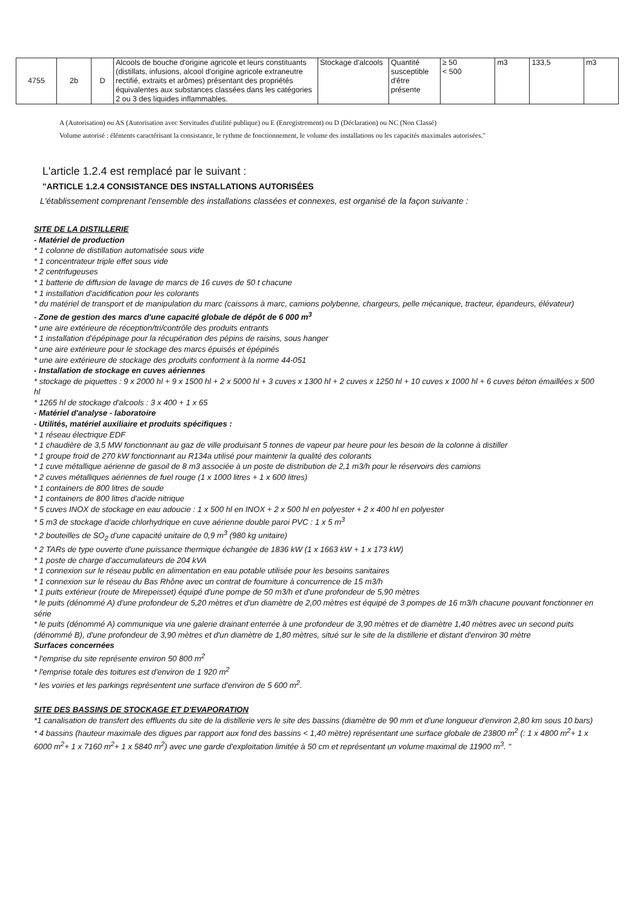| 4755 | 2b | D | Alcools de bouche d'origine agricole et leurs constituants (distillats, infusions, alcool d'origine agricole extraneutre rectifié, extraits et arômes) présentant des propriétés équivalentes aux substances classées dans les catégories 2 ou 3 des liquides inflammables. | Stockage d'alcools | Quantité susceptible d'être présente | ≥ 50 < 500 | m3 | 133,5 | m3 |
A (Autorisation) ou AS (Autorisation avec Servitudes d'utilité publique) ou E (Enregistrement) ou D (Déclaration) ou NC (Non Classé)
Volume autorisé : éléments caractérisant la consistance, le rythme de fonctionnement, le volume des installations ou les capacités maximales autorisées."
L'article 1.2.4 est remplacé par le suivant :
"ARTICLE 1.2.4 CONSISTANCE DES INSTALLATIONS AUTORISÉES
L'établissement comprenant l'ensemble des installations classées et connexes, est organisé de la façon suivante :
SITE DE LA DISTILLERIE
- Matériel de production
* 1 colonne de distillation automatisée sous vide
* 1 concentrateur triple effet sous vide
* 2 centrifugeuses
* 1 batterie de diffusion de lavage de marcs de 16 cuves de 50 t chacune
* 1 installation d'acidification pour les colorants
* du matériel de transport et de manipulation du marc (caissons à marc, camions polybenne, chargeurs, pelle mécanique, tracteur, épandeurs, élévateur)
- Zone de gestion des marcs d'une capacité globale de dépôt de 6 000 m<sup>3</sup>
* une aire extérieure de réception/tri/contrôle des produits entrants
* 1 installation d'épépinage pour la récupération des pépins de raisins, sous hanger
* une aire extérieure pour le stockage des marcs épuisés et épépinés
* une aire extérieure de stockage des produits conforment à la norme 44-051
- Installation de stockage en cuves aériennes
* stockage de piquettes : 9 x 2000 hl + 9 x 1500 hl + 2 x 5000 hl + 3 cuves x 1300 hl + 2 cuves x 1250 hl + 10 cuves x 1000 hl + 6 cuves béton émaillées x 500 hl
* 1265 hl de stockage d'alcools : 3 x 400 + 1 x 65
- Matériel d'analyse - laboratoire
- Utilités, matériel auxiliaire et produits spécifiques :
* 1 réseau électrique EDF
* 1 chaudière de 3,5 MW fonctionnant au gaz de ville produisant 5 tonnes de vapeur par heure pour les besoin de la colonne à distiller
* 1 groupe froid de 270 kW fonctionnant au R134a utilisé pour maintenir la qualité des colorants
* 1 cuve métallique aérienne de gasoil de 8 m3 associée à un poste de distribution de 2,1 m3/h pour le réservoirs des camions
* 2 cuves métalliques aériennes de fuel rouge (1 x 1000 litres + 1 x 600 litres)
* 1 containers de 800 litres de soude
* 1 containers de 800 litres d'acide nitrique
* 5 cuves INOX de stockage en eau adoucie : 1 x 500 hl en INOX + 2 x 500 hl en polyester + 2 x 400 hl en polyester
* 5 m3 de stockage d'acide chlorhydrique en cuve aérienne double paroi PVC : 1 x 5 m<sup>3</sup>
* 2 bouteilles de SO<sub>2</sub> d'une capacité unitaire de 0,9 m<sup>3</sup> (980 kg unitaire)
* 2 TARs de type ouverte d'une puissance thermique échangée de 1836 kW (1 x 1663 kW + 1 x 173 kW)
* 1 poste de charge d'accumulateurs de 204 kVA
* 1 connexion sur le réseau public en alimentation en eau potable utilisée pour les besoins sanitaires
* 1 connexion sur le réseau du Bas Rhône avec un contrat de fourniture à concurrence de 15 m3/h
* 1 puits extérieur (route de Mirepeisset) équipé d'une pompe de 50 m3/h et d'une profondeur de 5,90 mètres
* le puits (dénommé A) d'une profondeur de 5,20 mètres et d'un diamètre de 2,00 mètres est équipé de 3 pompes de 16 m3/h chacune pouvant fonctionner en série
* le puits (dénommé A) communique via une galerie drainant enterrée à une profondeur de 3,90 mètres et de diamètre 1,40 mètres avec un second puits (dénommé B), d'une profondeur de 3,90 mètres et d'un diamètre de 1,80 mètres, situé sur le site de la distillerie et distant d'environ 30 mètre
Surfaces concernées
* l'emprise du site représente environ 50 800 m<sup>2</sup>
* l'emprise totale des toitures est d'environ de 1 920 m<sup>2</sup>
* les voiries et les parkings représentent une surface d'environ de 5 600 m<sup>2</sup>.
SITE DES BASSINS DE STOCKAGE ET D'EVAPORATION
*1 canalisation de transfert des effluents du site de la distillerie vers le site des bassins (diamètre de 90 mm et d'une longueur d'environ 2,80 km sous 10 bars)
* 4 bassins (hauteur maximale des digues par rapport aux fond des bassins < 1,40 mètre) représentant une surface globale de 23800 m<sup>2</sup> (: 1 x 4800 m<sup>2</sup>+ 1 x 6000 m<sup>2</sup>+ 1 x 7160 m<sup>2</sup>+ 1 x 5840 m<sup>2</sup>) avec une garde d'exploitation limitée à 50 cm et représentant un volume maximal de 11900 m<sup>3</sup>. "